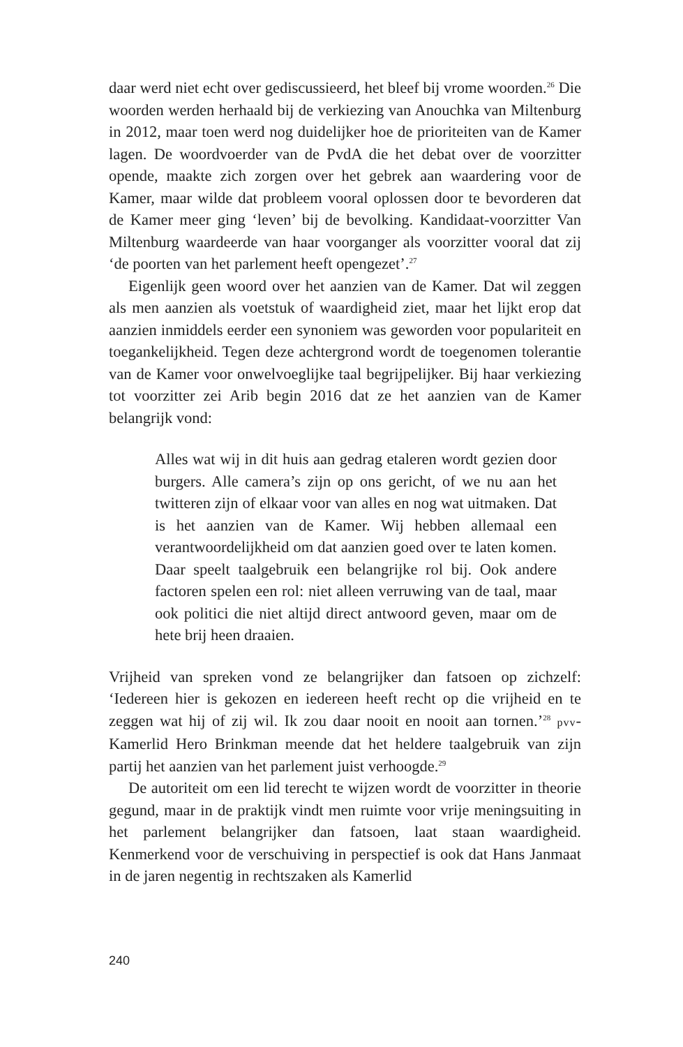daar werd niet echt over gediscussieerd, het bleef bij vrome woorden.<sup>26</sup> Die woorden werden herhaald bij de verkiezing van Anouchka van Miltenburg in 2012, maar toen werd nog duidelijker hoe de prioriteiten van de Kamer lagen. De woordvoerder van de PvdA die het debat over de voorzitter opende, maakte zich zorgen over het gebrek aan waardering voor de Kamer, maar wilde dat probleem vooral oplossen door te bevorderen dat de Kamer meer ging ‘leven’ bij de bevolking. Kandidaat-voorzitter Van Miltenburg waardeerde van haar voorganger als voorzitter vooral dat zij ‘de poorten van het parlement heeft opengezet’.<sup>27</sup>
Eigenlijk geen woord over het aanzien van de Kamer. Dat wil zeggen als men aanzien als voetstuk of waardigheid ziet, maar het lijkt erop dat aanzien inmiddels eerder een synoniem was geworden voor populariteit en toegankelijkheid. Tegen deze achtergrond wordt de toegenomen tolerantie van de Kamer voor onwelvoeglijke taal begrijpelijker. Bij haar verkiezing tot voorzitter zei Arib begin 2016 dat ze het aanzien van de Kamer belangrijk vond:
Alles wat wij in dit huis aan gedrag etaleren wordt gezien door burgers. Alle camera’s zijn op ons gericht, of we nu aan het twitteren zijn of elkaar voor van alles en nog wat uitmaken. Dat is het aanzien van de Kamer. Wij hebben allemaal een verantwoordelijkheid om dat aanzien goed over te laten komen. Daar speelt taalgebruik een belangrijke rol bij. Ook andere factoren spelen een rol: niet alleen verruwing van de taal, maar ook politici die niet altijd direct antwoord geven, maar om de hete brij heen draaien.
Vrijheid van spreken vond ze belangrijker dan fatsoen op zichzelf: ‘Iedereen hier is gekozen en iedereen heeft recht op die vrijheid en te zeggen wat hij of zij wil. Ik zou daar nooit en nooit aan tornen.’<sup>28</sup> pvv-Kamerlid Hero Brinkman meende dat het heldere taalgebruik van zijn partij het aanzien van het parlement juist verhoogde.<sup>29</sup>
De autoriteit om een lid terecht te wijzen wordt de voorzitter in theorie gegund, maar in de praktijk vindt men ruimte voor vrije meningsuiting in het parlement belangrijker dan fatsoen, laat staan waardigheid. Kenmerkend voor de verschuiving in perspectief is ook dat Hans Janmaat in de jaren negentig in rechtszaken als Kamerlid
240